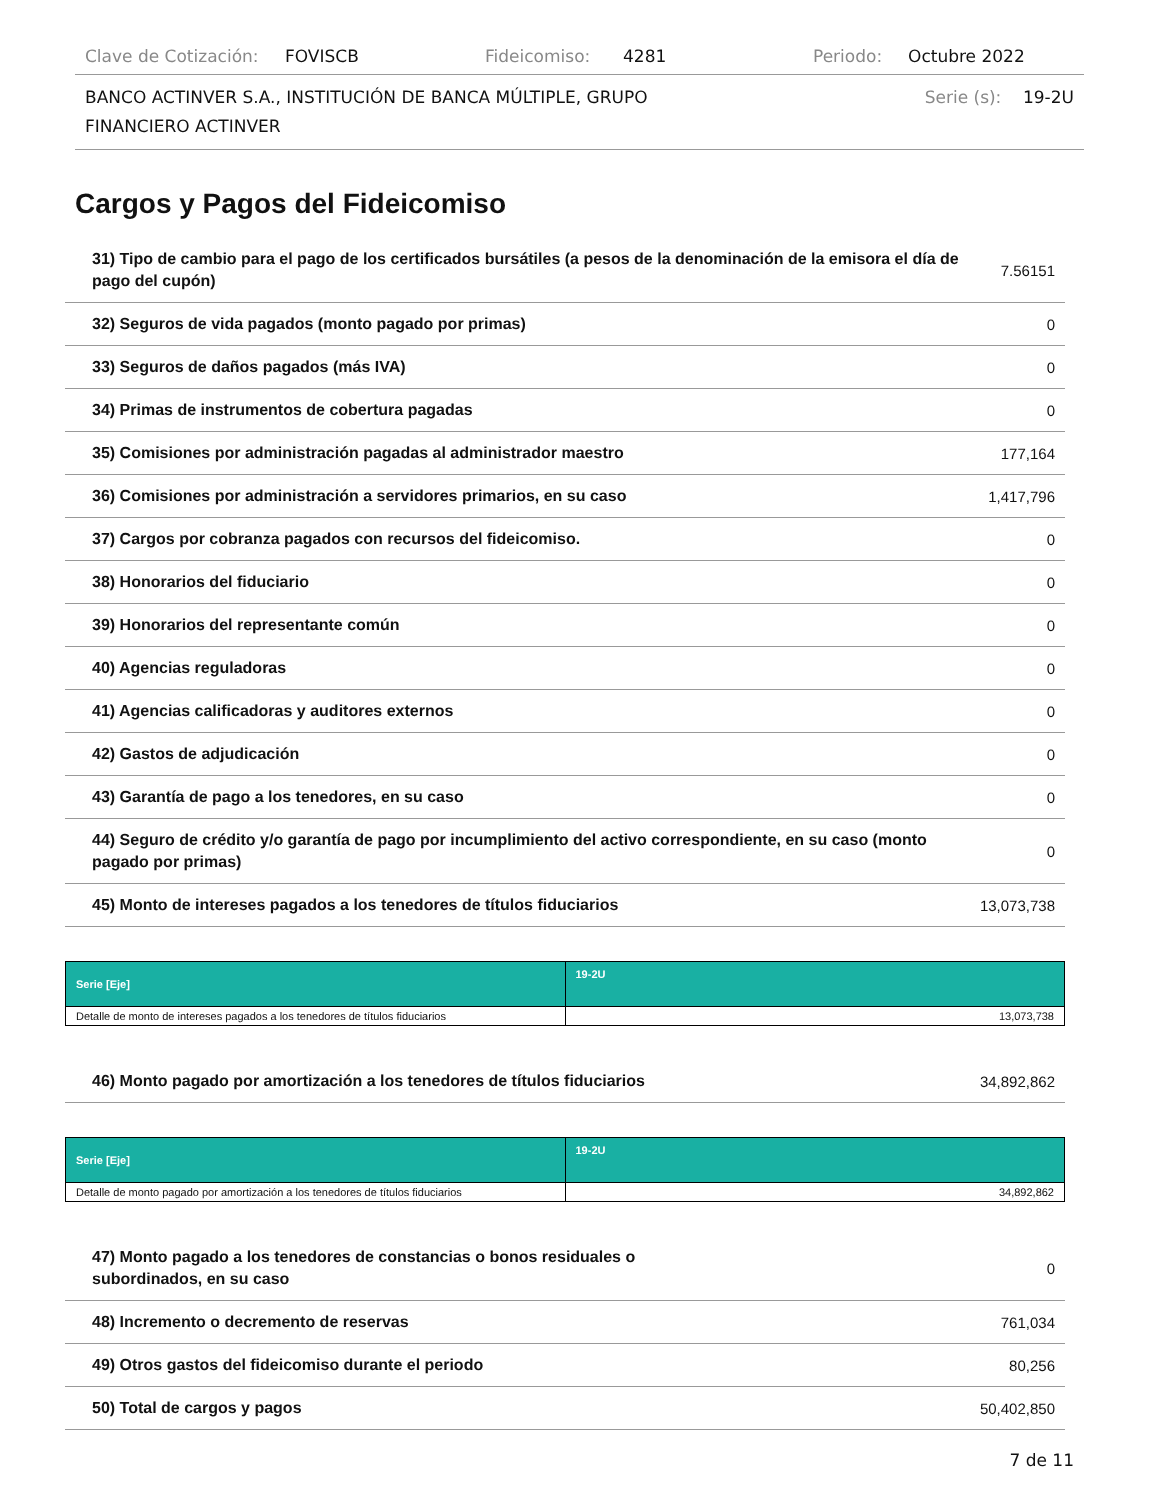Clave de Cotización: FOVISCB Fideicomiso: 4281 Periodo: Octubre 2022
BANCO ACTINVER S.A., INSTITUCIÓN DE BANCA MÚLTIPLE, GRUPO
FINANCIERO ACTINVER Serie (s): 19-2U
Cargos y Pagos del Fideicomiso
| 31) Tipo de cambio para el pago de los certificados bursátiles (a pesos de la denominación de la emisora el día de pago del cupón) | 7.56151 |
| 32) Seguros de vida pagados (monto pagado por primas) | 0 |
| 33) Seguros de daños pagados (más IVA) | 0 |
| 34) Primas de instrumentos de cobertura pagadas | 0 |
| 35) Comisiones por administración pagadas al administrador maestro | 177,164 |
| 36) Comisiones por administración a servidores primarios, en su caso | 1,417,796 |
| 37) Cargos por cobranza pagados con recursos del fideicomiso. | 0 |
| 38) Honorarios del fiduciario | 0 |
| 39) Honorarios del representante común | 0 |
| 40) Agencias reguladoras | 0 |
| 41) Agencias calificadoras y auditores externos | 0 |
| 42) Gastos de adjudicación | 0 |
| 43) Garantía de pago a los tenedores, en su caso | 0 |
| 44) Seguro de crédito y/o garantía de pago por incumplimiento del activo correspondiente, en su caso (monto pagado por primas) | 0 |
| 45) Monto de intereses pagados a los tenedores de títulos fiduciarios | 13,073,738 |
| Serie [Eje] | 19-2U |
| --- | --- |
| Detalle de monto de intereses pagados a los tenedores de títulos fiduciarios | 13,073,738 |
| 46) Monto pagado por amortización a los tenedores de títulos fiduciarios | 34,892,862 |
| Serie [Eje] | 19-2U |
| --- | --- |
| Detalle de monto pagado por amortización a los tenedores de títulos fiduciarios | 34,892,862 |
| 47) Monto pagado a los tenedores de constancias o bonos residuales o subordinados, en su caso | 0 |
| 48) Incremento o decremento de reservas | 761,034 |
| 49) Otros gastos del fideicomiso durante el periodo | 80,256 |
| 50) Total de cargos y pagos | 50,402,850 |
7 de 11